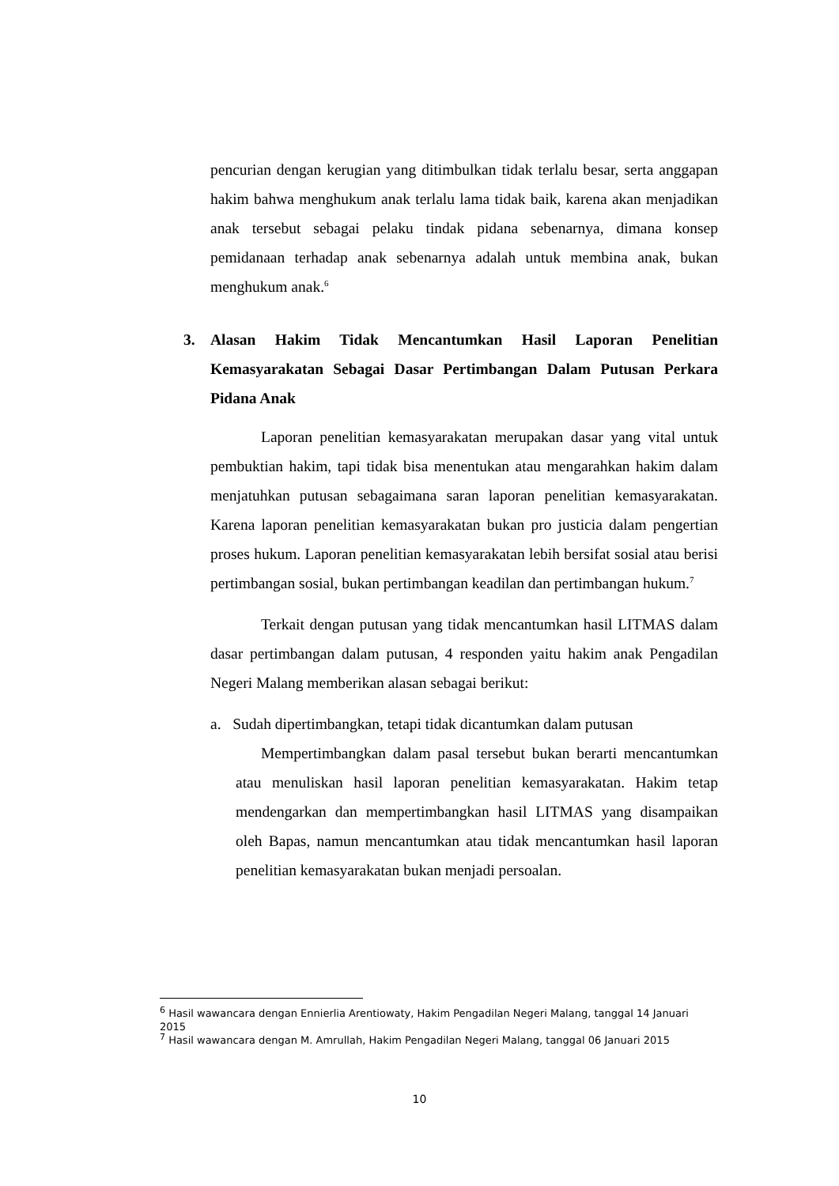pencurian dengan kerugian yang ditimbulkan tidak terlalu besar, serta anggapan hakim bahwa menghukum anak terlalu lama tidak baik, karena akan menjadikan anak tersebut sebagai pelaku tindak pidana sebenarnya, dimana konsep pemidanaan terhadap anak sebenarnya adalah untuk membina anak, bukan menghukum anak.<sup>6</sup>
3. Alasan Hakim Tidak Mencantumkan Hasil Laporan Penelitian Kemasyarakatan Sebagai Dasar Pertimbangan Dalam Putusan Perkara Pidana Anak
Laporan penelitian kemasyarakatan merupakan dasar yang vital untuk pembuktian hakim, tapi tidak bisa menentukan atau mengarahkan hakim dalam menjatuhkan putusan sebagaimana saran laporan penelitian kemasyarakatan. Karena laporan penelitian kemasyarakatan bukan pro justicia dalam pengertian proses hukum. Laporan penelitian kemasyarakatan lebih bersifat sosial atau berisi pertimbangan sosial, bukan pertimbangan keadilan dan pertimbangan hukum.<sup>7</sup>
Terkait dengan putusan yang tidak mencantumkan hasil LITMAS dalam dasar pertimbangan dalam putusan, 4 responden yaitu hakim anak Pengadilan Negeri Malang memberikan alasan sebagai berikut:
a. Sudah dipertimbangkan, tetapi tidak dicantumkan dalam putusan
Mempertimbangkan dalam pasal tersebut bukan berarti mencantumkan atau menuliskan hasil laporan penelitian kemasyarakatan. Hakim tetap mendengarkan dan mempertimbangkan hasil LITMAS yang disampaikan oleh Bapas, namun mencantumkan atau tidak mencantumkan hasil laporan penelitian kemasyarakatan bukan menjadi persoalan.
<sup>6</sup> Hasil wawancara dengan Ennierlia Arentiowaty, Hakim Pengadilan Negeri Malang, tanggal 14 Januari 2015
<sup>7</sup> Hasil wawancara dengan M. Amrullah, Hakim Pengadilan Negeri Malang, tanggal 06 Januari 2015
10